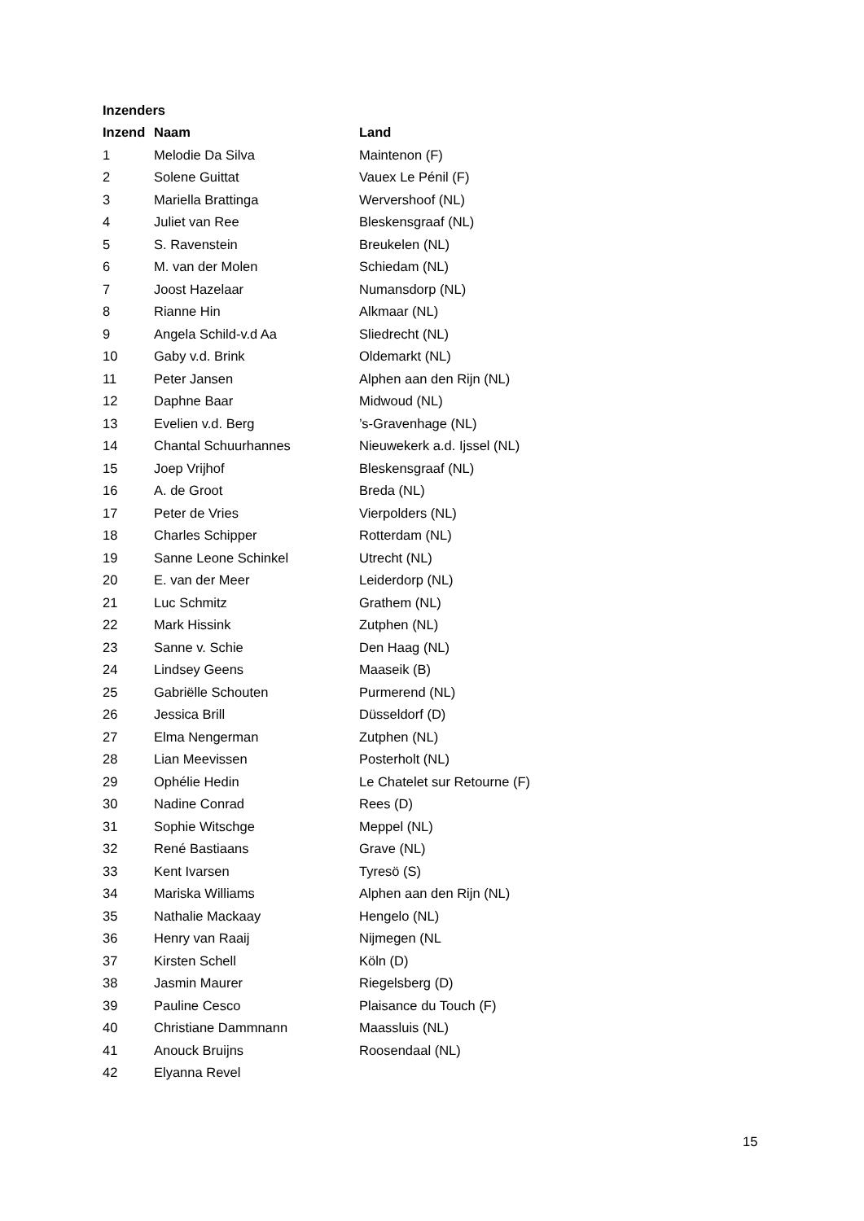Inzenders
| Inzend | Naam | Land |
| --- | --- | --- |
| 1 | Melodie Da Silva | Maintenon (F) |
| 2 | Solene Guittat | Vauex Le Pénil (F) |
| 3 | Mariella Brattinga | Wervershoof (NL) |
| 4 | Juliet van Ree | Bleskensgraaf (NL) |
| 5 | S. Ravenstein | Breukelen (NL) |
| 6 | M. van der Molen | Schiedam (NL) |
| 7 | Joost Hazelaar | Numansdorp (NL) |
| 8 | Rianne Hin | Alkmaar (NL) |
| 9 | Angela Schild-v.d Aa | Sliedrecht (NL) |
| 10 | Gaby v.d. Brink | Oldemarkt (NL) |
| 11 | Peter Jansen | Alphen aan den Rijn (NL) |
| 12 | Daphne Baar | Midwoud (NL) |
| 13 | Evelien v.d. Berg | ’s-Gravenhage (NL) |
| 14 | Chantal Schuurhannes | Nieuwekerk a.d. Ijssel (NL) |
| 15 | Joep Vrijhof | Bleskensgraaf (NL) |
| 16 | A. de Groot | Breda (NL) |
| 17 | Peter de Vries | Vierpolders (NL) |
| 18 | Charles Schipper | Rotterdam (NL) |
| 19 | Sanne Leone Schinkel | Utrecht (NL) |
| 20 | E. van der Meer | Leiderdorp (NL) |
| 21 | Luc Schmitz | Grathem (NL) |
| 22 | Mark Hissink | Zutphen (NL) |
| 23 | Sanne v. Schie | Den Haag (NL) |
| 24 | Lindsey Geens | Maaseik (B) |
| 25 | Gabriëlle Schouten | Purmerend (NL) |
| 26 | Jessica Brill | Düsseldorf (D) |
| 27 | Elma Nengerman | Zutphen (NL) |
| 28 | Lian Meevissen | Posterholt (NL) |
| 29 | Ophélie Hedin | Le Chatelet sur Retourne (F) |
| 30 | Nadine Conrad | Rees (D) |
| 31 | Sophie Witschge | Meppel (NL) |
| 32 | René Bastiaans | Grave (NL) |
| 33 | Kent Ivarsen | Tyresö (S) |
| 34 | Mariska Williams | Alphen aan den Rijn (NL) |
| 35 | Nathalie Mackaay | Hengelo (NL) |
| 36 | Henry van Raaij | Nijmegen (NL |
| 37 | Kirsten Schell | Köln (D) |
| 38 | Jasmin Maurer | Riegelsberg (D) |
| 39 | Pauline Cesco | Plaisance du Touch (F) |
| 40 | Christiane Dammnann | Maassluis (NL) |
| 41 | Anouck Bruijns | Roosendaal (NL) |
| 42 | Elyanna Revel | |
15